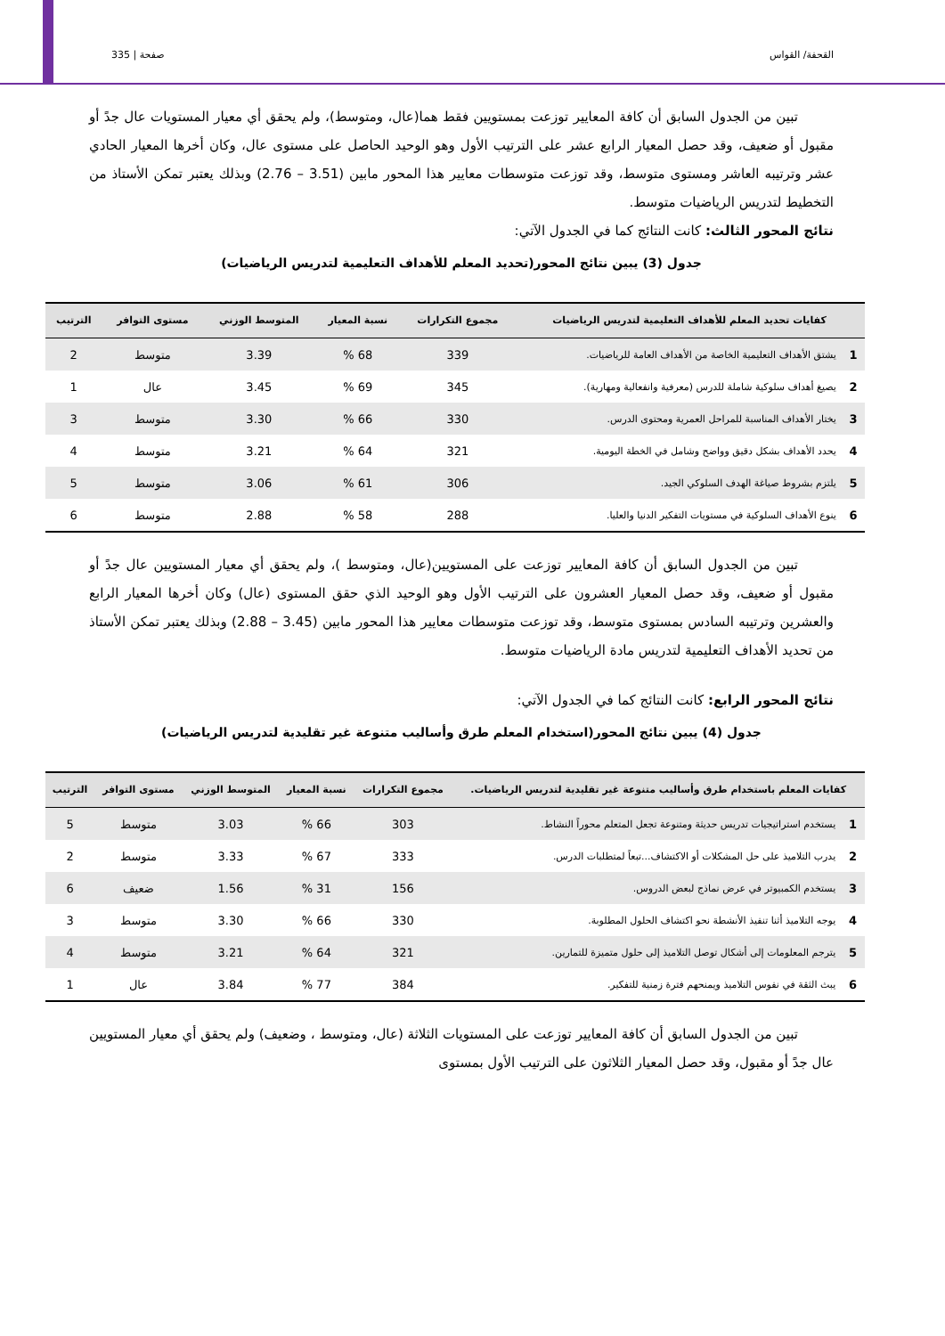القحفة/ القواس صفحة | 335
تبين من الجدول السابق أن كافة المعايير توزعت بمستويين فقط هما(عال، ومتوسط)، ولم يحقق أي معيار المستويات عال جدً أو مقبول أو ضعيف، وقد حصل المعيار الرابع عشر على الترتيب الأول وهو الوحيد الحاصل على مستوى عال، وكان أخرها المعيار الحادي عشر وترتيبه العاشر ومستوى متوسط، وقد توزعت متوسطات معايير هذا المحور مابين (3.51 – 2.76) وبذلك يعتبر تمكن الأستاذ من التخطيط لتدريس الرياضيات متوسط.
نتائج المحور الثالث: كانت النتائج كما في الجدول الآتي:
جدول (3) يبين نتائج المحور(تحديد المعلم للأهداف التعليمية لتدريس الرياضيات)
| كفايات تحديد المعلم للأهداف التعليمية لتدريس الرياضيات | | مجموع التكرارات | نسبة المعيار | المتوسط الوزني | مستوى التوافر | الترتيب |
| --- | --- | --- | --- | --- | --- | --- |
| 1 | يشتق الأهداف التعليمية الخاصة من الأهداف العامة للرياضيات. | 339 | 68 % | 3.39 | متوسط | 2 |
| 2 | يصيغ أهداف سلوكية شاملة للدرس (معرفية وانفعالية ومهارية). | 345 | 69 % | 3.45 | عال | 1 |
| 3 | يختار الأهداف المناسبة للمراحل العمرية ومحتوى الدرس. | 330 | 66 % | 3.30 | متوسط | 3 |
| 4 | يحدد الأهداف بشكل دقيق وواضح وشامل في الخطة اليومية. | 321 | 64 % | 3.21 | متوسط | 4 |
| 5 | يلتزم بشروط صياغة الهدف السلوكي الجيد. | 306 | 61 % | 3.06 | متوسط | 5 |
| 6 | ينوع الأهداف السلوكية في مستويات التفكير الدنيا والعليا. | 288 | 58 % | 2.88 | متوسط | 6 |
تبين من الجدول السابق أن كافة المعايير توزعت على المستويين(عال، ومتوسط )، ولم يحقق أي معيار المستويين عال جدً أو مقبول أو ضعيف، وقد حصل المعيار العشرون على الترتيب الأول وهو الوحيد الذي حقق المستوى (عال) وكان أخرها المعيار الرابع والعشرين وترتيبه السادس بمستوى متوسط، وقد توزعت متوسطات معايير هذا المحور مابين (3.45 – 2.88) وبذلك يعتبر تمكن الأستاذ من تحديد الأهداف التعليمية لتدريس مادة الرياضيات متوسط.
نتائج المحور الرابع: كانت النتائج كما في الجدول الآتي:
جدول (4) يبين نتائج المحور(استخدام المعلم طرق وأساليب متنوعة غير تقليدية لتدريس الرياضيات)
| كفايات المعلم باستخدام طرق وأساليب متنوعة غير تقليدية لتدريس الرياضيات. | | مجموع التكرارات | نسبة المعيار | المتوسط الوزني | مستوى التوافر | الترتيب |
| --- | --- | --- | --- | --- | --- | --- |
| 1 | يستخدم استراتيجيات تدريس حديثة ومتنوعة تجعل المتعلم محوراً النشاط. | 303 | 66 % | 3.03 | متوسط | 5 |
| 2 | يدرب التلاميذ على حل المشكلات أو الاكتشاف...تبعاً لمتطلبات الدرس. | 333 | 67 % | 3.33 | متوسط | 2 |
| 3 | يستخدم الكمبيوتر في عرض نماذج لبعض الدروس. | 156 | 31 % | 1.56 | ضعيف | 6 |
| 4 | يوجه التلاميذ أثنا تنفيذ الأنشطة نحو اكتشاف الحلول المطلوبة. | 330 | 66 % | 3.30 | متوسط | 3 |
| 5 | يترجم المعلومات إلى أشكال توصل التلاميذ إلى حلول متميزة للتمارين. | 321 | 64 % | 3.21 | متوسط | 4 |
| 6 | يبث الثقة في نفوس التلاميذ ويمنحهم فترة زمنية للتفكير. | 384 | 77 % | 3.84 | عال | 1 |
تبين من الجدول السابق أن كافة المعايير توزعت على المستويات الثلاثة (عال، ومتوسط ، وضعيف) ولم يحقق أي معيار المستويين عال جدً أو مقبول، وقد حصل المعيار الثلاثون على الترتيب الأول بمستوى